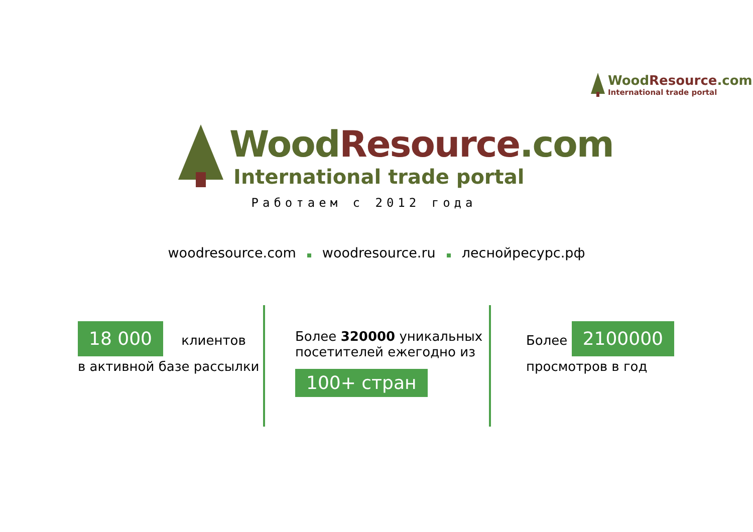Wood Resource.com
International trade portal
Wood Resource.com
International trade portal
Работаем с 2012 года
woodresource.com woodresource.ru леснойресурс.рф
18 000 клиентов
в активной базе рассылки
Более 320000 уникальных
посетителей ежегодно из
100+ стран
Более 2100000
просмотров в год